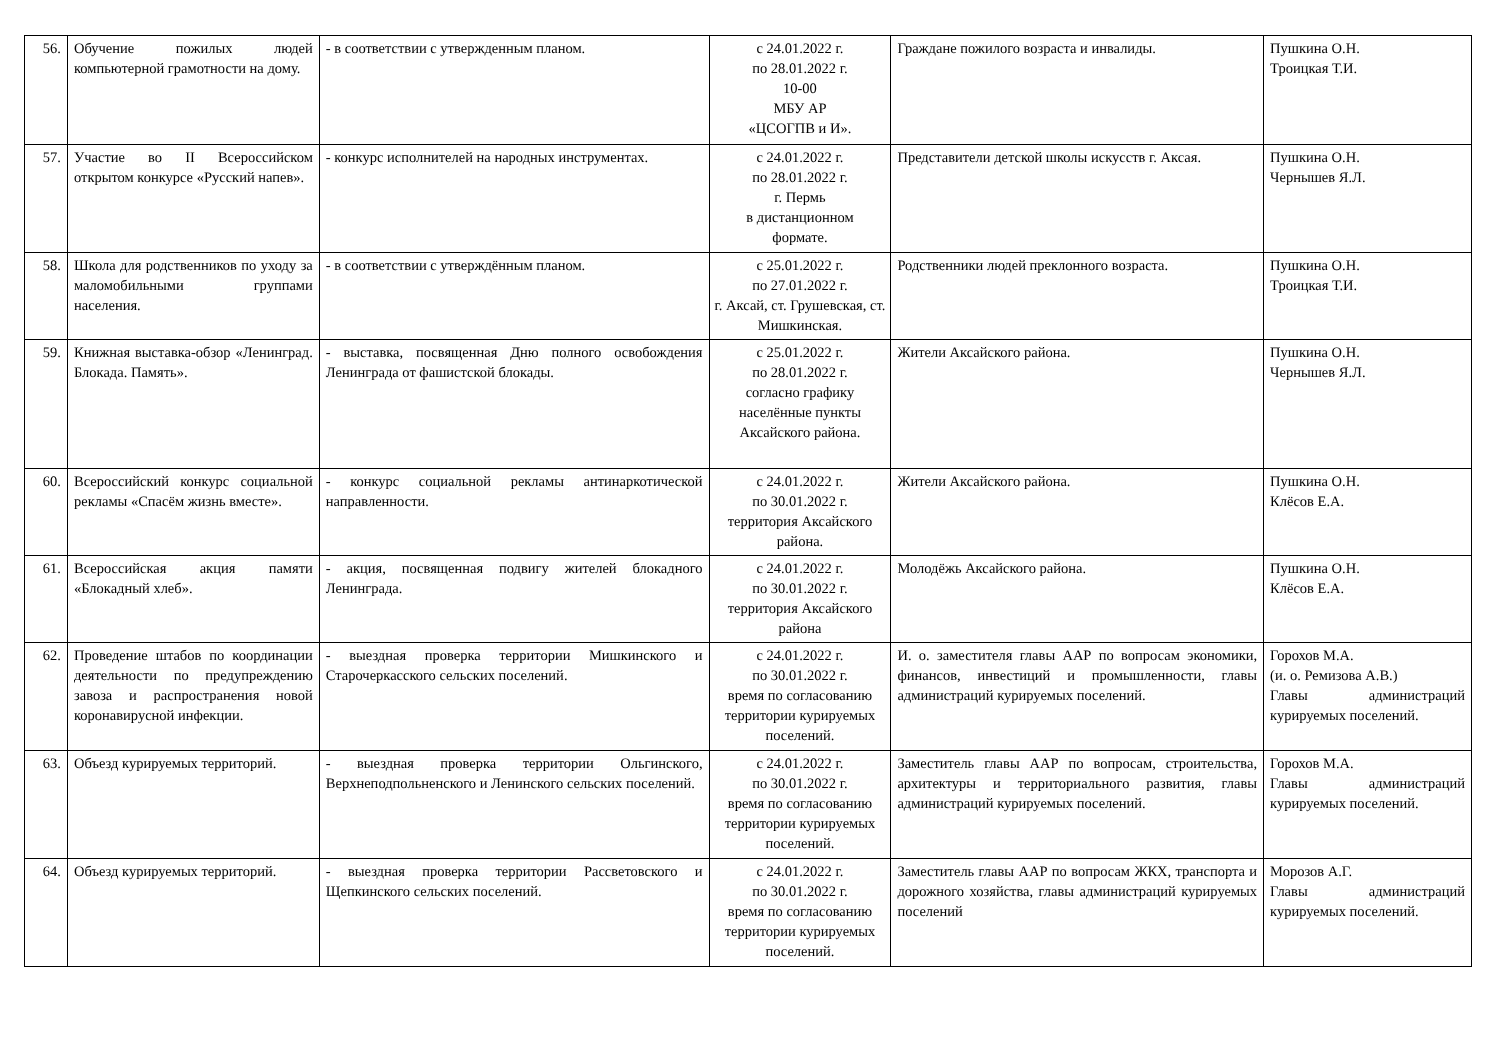| 56. | Обучение пожилых людей компьютерной грамотности на дому. | - в соответствии с утвержденным планом. | с 24.01.2022 г. по 28.01.2022 г. 10-00 МБУ АР «ЦСОГПВ и И». | Граждане пожилого возраста и инвалиды. | Пушкина О.Н. Троицкая Т.И. |
| 57. | Участие во II Всероссийском открытом конкурсе «Русский напев». | - конкурс исполнителей на народных инструментах. | с 24.01.2022 г. по 28.01.2022 г. г. Пермь в дистанционном формате. | Представители детской школы искусств г. Аксая. | Пушкина О.Н. Чернышев Я.Л. |
| 58. | Школа для родственников по уходу за маломобильными группами населения. | - в соответствии с утверждённым планом. | с 25.01.2022 г. по 27.01.2022 г. г. Аксай, ст. Грушевская, ст. Мишкинская. | Родственники людей преклонного возраста. | Пушкина О.Н. Троицкая Т.И. |
| 59. | Книжная выставка-обзор «Ленинград. Блокада. Память». | - выставка, посвященная Дню полного освобождения Ленинграда от фашистской блокады. | с 25.01.2022 г. по 28.01.2022 г. согласно графику населённые пункты Аксайского района. | Жители Аксайского района. | Пушкина О.Н. Чернышев Я.Л. |
| 60. | Всероссийский конкурс социальной рекламы «Спасём жизнь вместе». | - конкурс социальной рекламы антинаркотической направленности. | с 24.01.2022 г. по 30.01.2022 г. территория Аксайского района. | Жители Аксайского района. | Пушкина О.Н. Клёсов Е.А. |
| 61. | Всероссийская акция памяти «Блокадный хлеб». | - акция, посвященная подвигу жителей блокадного Ленинграда. | с 24.01.2022 г. по 30.01.2022 г. территория Аксайского района | Молодёжь Аксайского района. | Пушкина О.Н. Клёсов Е.А. |
| 62. | Проведение штабов по координации деятельности по предупреждению завоза и распространения новой коронавирусной инфекции. | - выездная проверка территории Мишкинского и Старочеркасского сельских поселений. | с 24.01.2022 г. по 30.01.2022 г. время по согласованию территории курируемых поселений. | И. о. заместителя главы ААР по вопросам экономики, финансов, инвестиций и промышленности, главы администраций курируемых поселений. | Горохов М.А. (и. о. Ремизова А.В.) Главы администраций курируемых поселений. |
| 63. | Объезд курируемых территорий. | - выездная проверка территории Ольгинского, Верхнеподпольненского и Ленинского сельских поселений. | с 24.01.2022 г. по 30.01.2022 г. время по согласованию территории курируемых поселений. | Заместитель главы ААР по вопросам, строительства, архитектуры и территориального развития, главы администраций курируемых поселений. | Горохов М.А. Главы администраций курируемых поселений. |
| 64. | Объезд курируемых территорий. | - выездная проверка территории Рассветовского и Щепкинского сельских поселений. | с 24.01.2022 г. по 30.01.2022 г. время по согласованию территории курируемых поселений. | Заместитель главы ААР по вопросам ЖКХ, транспорта и дорожного хозяйства, главы администраций курируемых поселений | Морозов А.Г. Главы администраций курируемых поселений. |